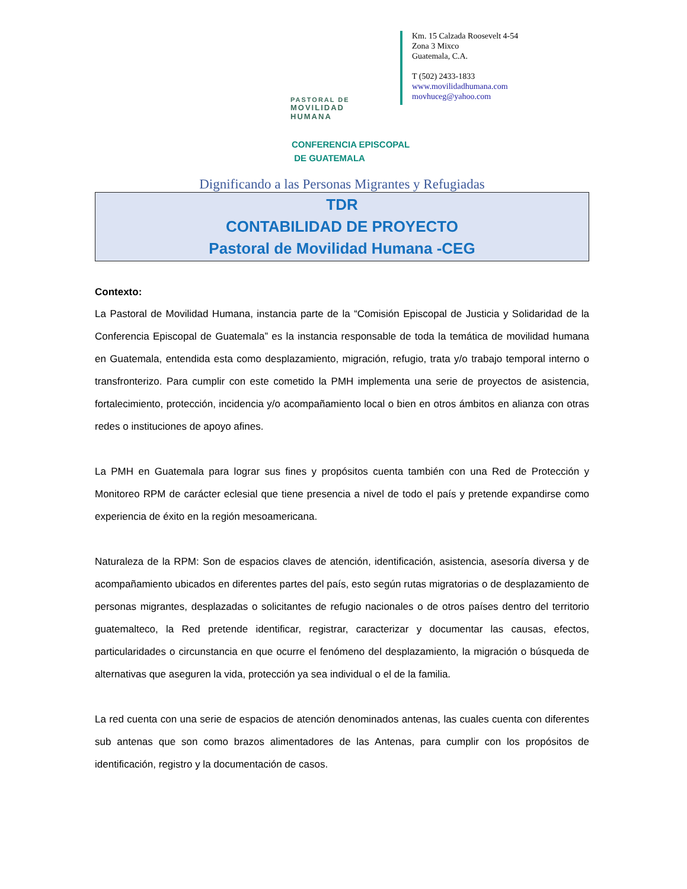PASTORAL DE
MOVILIDAD
HUMANA
Km. 15 Calzada Roosevelt 4-54
Zona 3 Mixco
Guatemala, C.A.
T (502) 2433-1833
www.movilidadhumana.com
movhuceg@yahoo.com
CONFERENCIA EPISCOPAL
DE GUATEMALA
Dignificando a las Personas Migrantes y Refugiadas
TDR
CONTABILIDAD DE PROYECTO
Pastoral de Movilidad Humana -CEG
Contexto:
La Pastoral de Movilidad Humana, instancia parte de la “Comisión Episcopal de Justicia y Solidaridad de la Conferencia Episcopal de Guatemala” es la instancia responsable de toda la temática de movilidad humana en Guatemala, entendida esta como desplazamiento, migración, refugio, trata y/o trabajo temporal interno o transfronterizo. Para cumplir con este cometido la PMH implementa una serie de proyectos de asistencia, fortalecimiento, protección, incidencia y/o acompañamiento local o bien en otros ámbitos en alianza con otras redes o instituciones de apoyo afines.
La PMH en Guatemala para lograr sus fines y propósitos cuenta también con una Red de Protección y Monitoreo RPM de carácter eclesial que tiene presencia a nivel de todo el país y pretende expandirse como experiencia de éxito en la región mesoamericana.
Naturaleza de la RPM: Son de espacios claves de atención, identificación, asistencia, asesoría diversa y de acompañamiento ubicados en diferentes partes del país, esto según rutas migratorias o de desplazamiento de personas migrantes, desplazadas o solicitantes de refugio nacionales o de otros países dentro del territorio guatemalteco, la Red pretende identificar, registrar, caracterizar y documentar las causas, efectos, particularidades o circunstancia en que ocurre el fenómeno del desplazamiento, la migración o búsqueda de alternativas que aseguren la vida, protección ya sea individual o el de la familia.
La red cuenta con una serie de espacios de atención denominados antenas, las cuales cuenta con diferentes sub antenas que son como brazos alimentadores de las Antenas, para cumplir con los propósitos de identificación, registro y la documentación de casos.